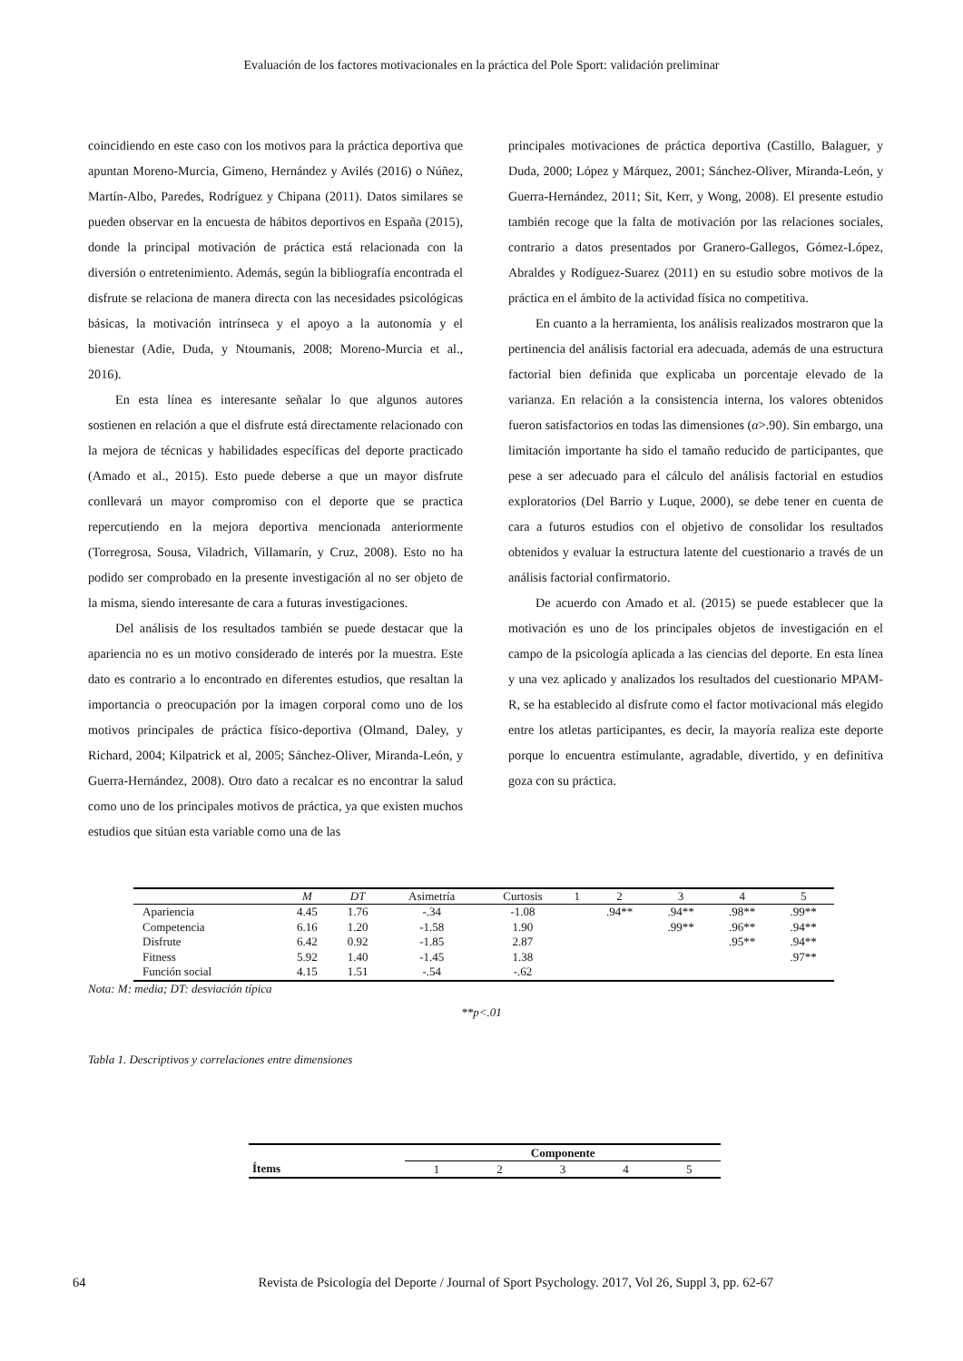Evaluación de los factores motivacionales en la práctica del Pole Sport: validación preliminar
coincidiendo en este caso con los motivos para la práctica deportiva que apuntan Moreno-Murcia, Gimeno, Hernández y Avilés (2016) o Núñez, Martín-Albo, Paredes, Rodríguez y Chipana (2011). Datos similares se pueden observar en la encuesta de hábitos deportivos en España (2015), donde la principal motivación de práctica está relacionada con la diversión o entretenimiento. Además, según la bibliografía encontrada el disfrute se relaciona de manera directa con las necesidades psicológicas básicas, la motivación intrínseca y el apoyo a la autonomía y el bienestar (Adie, Duda, y Ntoumanis, 2008; Moreno-Murcia et al., 2016).
En esta línea es interesante señalar lo que algunos autores sostienen en relación a que el disfrute está directamente relacionado con la mejora de técnicas y habilidades específicas del deporte practicado (Amado et al., 2015). Esto puede deberse a que un mayor disfrute conllevará un mayor compromiso con el deporte que se practica repercutiendo en la mejora deportiva mencionada anteriormente (Torregrosa, Sousa, Viladrich, Villamarín, y Cruz, 2008). Esto no ha podido ser comprobado en la presente investigación al no ser objeto de la misma, siendo interesante de cara a futuras investigaciones.
Del análisis de los resultados también se puede destacar que la apariencia no es un motivo considerado de interés por la muestra. Este dato es contrario a lo encontrado en diferentes estudios, que resaltan la importancia o preocupación por la imagen corporal como uno de los motivos principales de práctica físico-deportiva (Olmand, Daley, y Richard, 2004; Kilpatrick et al, 2005; Sánchez-Oliver, Miranda-León, y Guerra-Hernández, 2008). Otro dato a recalcar es no encontrar la salud como uno de los principales motivos de práctica, ya que existen muchos estudios que sitúan esta variable como una de las
principales motivaciones de práctica deportiva (Castillo, Balaguer, y Duda, 2000; López y Márquez, 2001; Sánchez-Oliver, Miranda-León, y Guerra-Hernández, 2011; Sit, Kerr, y Wong, 2008). El presente estudio también recoge que la falta de motivación por las relaciones sociales, contrario a datos presentados por Granero-Gallegos, Gómez-López, Abraldes y Rodíguez-Suarez (2011) en su estudio sobre motivos de la práctica en el ámbito de la actividad física no competitiva.
En cuanto a la herramienta, los análisis realizados mostraron que la pertinencia del análisis factorial era adecuada, además de una estructura factorial bien definida que explicaba un porcentaje elevado de la varianza. En relación a la consistencia interna, los valores obtenidos fueron satisfactorios en todas las dimensiones (α>.90). Sin embargo, una limitación importante ha sido el tamaño reducido de participantes, que pese a ser adecuado para el cálculo del análisis factorial en estudios exploratorios (Del Barrio y Luque, 2000), se debe tener en cuenta de cara a futuros estudios con el objetivo de consolidar los resultados obtenidos y evaluar la estructura latente del cuestionario a través de un análisis factorial confirmatorio.
De acuerdo con Amado et al. (2015) se puede establecer que la motivación es uno de los principales objetos de investigación en el campo de la psicología aplicada a las ciencias del deporte. En esta línea y una vez aplicado y analizados los resultados del cuestionario MPAM-R, se ha establecido al disfrute como el factor motivacional más elegido entre los atletas participantes, es decir, la mayoría realiza este deporte porque lo encuentra estimulante, agradable, divertido, y en definitiva goza con su práctica.
| | M | DT | Asimetría | Curtosis | 1 | 2 | 3 | 4 | 5 |
| --- | --- | --- | --- | --- | --- | --- | --- | --- | --- |
| Apariencia | 4.45 | 1.76 | -.34 | -1.08 | | .94** | .94** | .98** | .99** |
| Competencia | 6.16 | 1.20 | -1.58 | 1.90 | | | .99** | .96** | .94** |
| Disfrute | 6.42 | 0.92 | -1.85 | 2.87 | | | | .95** | .94** |
| Fitness | 5.92 | 1.40 | -1.45 | 1.38 | | | | | .97** |
| Función social | 4.15 | 1.51 | -.54 | -.62 | | | | | |
Nota: M: media; DT: desviación típica
**p<.01
Tabla 1. Descriptivos y correlaciones entre dimensiones
| | Componente | | | | |
| --- | --- | --- | --- | --- | --- |
| Ítems | 1 | 2 | 3 | 4 | 5 |
64 Revista de Psicología del Deporte / Journal of Sport Psychology. 2017, Vol 26, Suppl 3, pp. 62-67